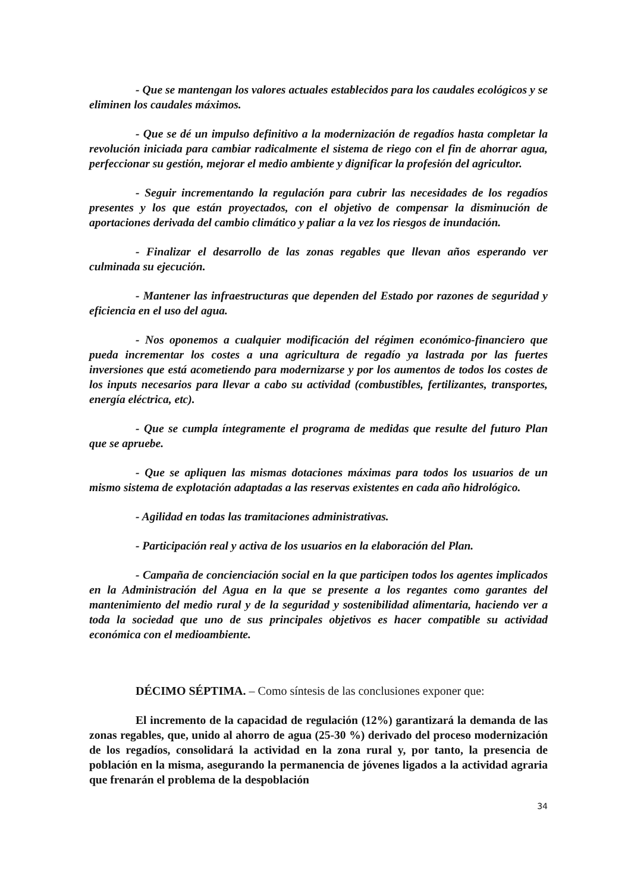- Que se mantengan los valores actuales establecidos para los caudales ecológicos y se eliminen los caudales máximos.
- Que se dé un impulso definitivo a la modernización de regadíos hasta completar la revolución iniciada para cambiar radicalmente el sistema de riego con el fin de ahorrar agua, perfeccionar su gestión, mejorar el medio ambiente y dignificar la profesión del agricultor.
- Seguir incrementando la regulación para cubrir las necesidades de los regadíos presentes y los que están proyectados, con el objetivo de compensar la disminución de aportaciones derivada del cambio climático y paliar a la vez los riesgos de inundación.
- Finalizar el desarrollo de las zonas regables que llevan años esperando ver culminada su ejecución.
- Mantener las infraestructuras que dependen del Estado por razones de seguridad y eficiencia en el uso del agua.
- Nos oponemos a cualquier modificación del régimen económico-financiero que pueda incrementar los costes a una agricultura de regadío ya lastrada por las fuertes inversiones que está acometiendo para modernizarse y por los aumentos de todos los costes de los inputs necesarios para llevar a cabo su actividad (combustibles, fertilizantes, transportes, energía eléctrica, etc).
- Que se cumpla íntegramente el programa de medidas que resulte del futuro Plan que se apruebe.
- Que se apliquen las mismas dotaciones máximas para todos los usuarios de un mismo sistema de explotación adaptadas a las reservas existentes en cada año hidrológico.
- Agilidad en todas las tramitaciones administrativas.
- Participación real y activa de los usuarios en la elaboración del Plan.
- Campaña de concienciación social en la que participen todos los agentes implicados en la Administración del Agua en la que se presente a los regantes como garantes del mantenimiento del medio rural y de la seguridad y sostenibilidad alimentaria, haciendo ver a toda la sociedad que uno de sus principales objetivos es hacer compatible su actividad económica con el medioambiente.
DÉCIMO SÉPTIMA. – Como síntesis de las conclusiones exponer que:
El incremento de la capacidad de regulación (12%) garantizará la demanda de las zonas regables, que, unido al ahorro de agua (25-30 %) derivado del proceso modernización de los regadíos, consolidará la actividad en la zona rural y, por tanto, la presencia de población en la misma, asegurando la permanencia de jóvenes ligados a la actividad agraria que frenarán el problema de la despoblación
34